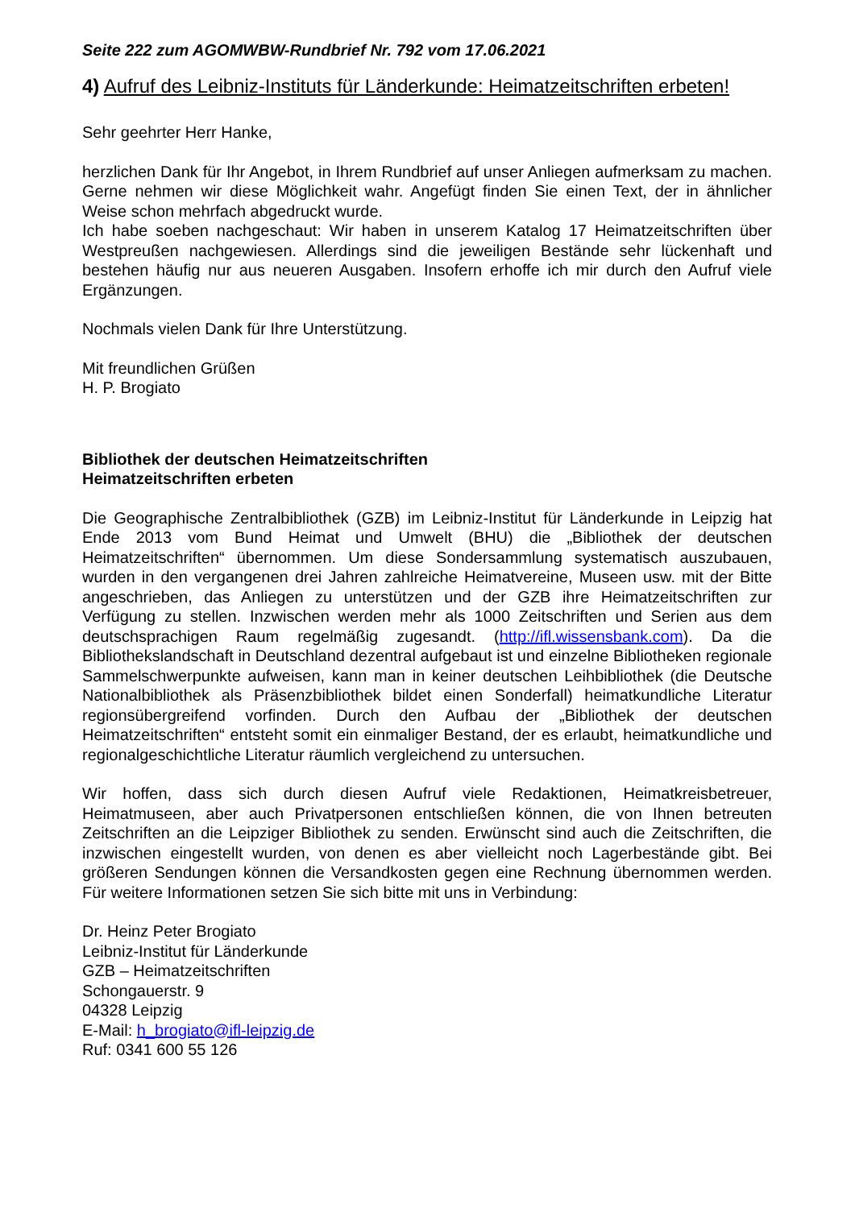Seite 222 zum AGOMWBW-Rundbrief Nr. 792 vom 17.06.2021
4) Aufruf des Leibniz-Instituts für Länderkunde: Heimatzeitschriften erbeten!
Sehr geehrter Herr Hanke,
herzlichen Dank für Ihr Angebot, in Ihrem Rundbrief auf unser Anliegen aufmerksam zu machen. Gerne nehmen wir diese Möglichkeit wahr. Angefügt finden Sie einen Text, der in ähnlicher Weise schon mehrfach abgedruckt wurde.
Ich habe soeben nachgeschaut: Wir haben in unserem Katalog 17 Heimatzeitschriften über Westpreußen nachgewiesen. Allerdings sind die jeweiligen Bestände sehr lückenhaft und bestehen häufig nur aus neueren Ausgaben. Insofern erhoffe ich mir durch den Aufruf viele Ergänzungen.
Nochmals vielen Dank für Ihre Unterstützung.
Mit freundlichen Grüßen
H. P. Brogiato
Bibliothek der deutschen Heimatzeitschriften
Heimatzeitschriften erbeten
Die Geographische Zentralbibliothek (GZB) im Leibniz-Institut für Länderkunde in Leipzig hat Ende 2013 vom Bund Heimat und Umwelt (BHU) die „Bibliothek der deutschen Heimatzeitschriften“ übernommen. Um diese Sondersammlung systematisch auszubauen, wurden in den vergangenen drei Jahren zahlreiche Heimatvereine, Museen usw. mit der Bitte angeschrieben, das Anliegen zu unterstützen und der GZB ihre Heimatzeitschriften zur Verfügung zu stellen. Inzwischen werden mehr als 1000 Zeitschriften und Serien aus dem deutschsprachigen Raum regelmäßig zugesandt. (http://ifl.wissensbank.com). Da die Bibliothekslandschaft in Deutschland dezentral aufgebaut ist und einzelne Bibliotheken regionale Sammelschwerpunkte aufweisen, kann man in keiner deutschen Leihbibliothek (die Deutsche Nationalbibliothek als Präsenzbibliothek bildet einen Sonderfall) heimatkundliche Literatur regionsübergreifend vorfinden. Durch den Aufbau der „Bibliothek der deutschen Heimatzeitschriften“ entsteht somit ein einmaliger Bestand, der es erlaubt, heimatkundliche und regionalgeschichtliche Literatur räumlich vergleichend zu untersuchen.
Wir hoffen, dass sich durch diesen Aufruf viele Redaktionen, Heimatkreisbetreuer, Heimatmuseen, aber auch Privatpersonen entschließen können, die von Ihnen betreuten Zeitschriften an die Leipziger Bibliothek zu senden. Erwünscht sind auch die Zeitschriften, die inzwischen eingestellt wurden, von denen es aber vielleicht noch Lagerbestände gibt. Bei größeren Sendungen können die Versandkosten gegen eine Rechnung übernommen werden. Für weitere Informationen setzen Sie sich bitte mit uns in Verbindung:
Dr. Heinz Peter Brogiato
Leibniz-Institut für Länderkunde
GZB – Heimatzeitschriften
Schongauerstr. 9
04328 Leipzig
E-Mail: h_brogiato@ifl-leipzig.de
Ruf: 0341 600 55 126